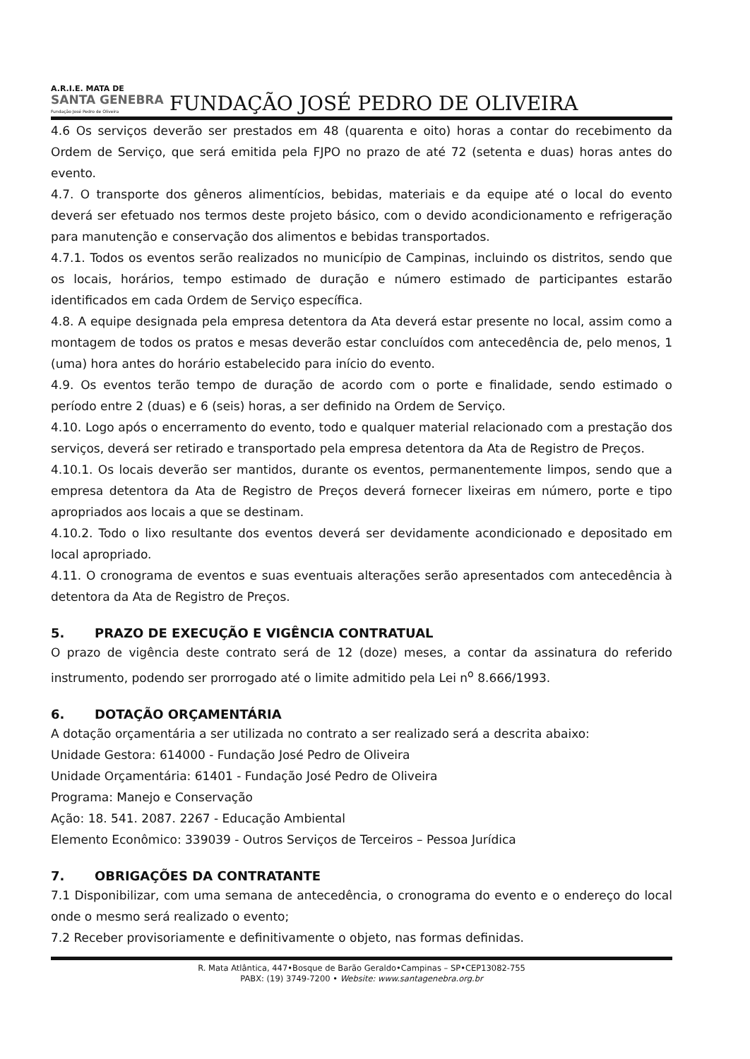A.R.I.E. MATA DE
SANTA GENEBRA
Fundação José Pedro de Oliveira
FUNDAÇÃO JOSÉ PEDRO DE OLIVEIRA
4.6 Os serviços deverão ser prestados em 48 (quarenta e oito) horas a contar do recebimento da Ordem de Serviço, que será emitida pela FJPO no prazo de até 72 (setenta e duas) horas antes do evento.
4.7. O transporte dos gêneros alimentícios, bebidas, materiais e da equipe até o local do evento deverá ser efetuado nos termos deste projeto básico, com o devido acondicionamento e refrigeração para manutenção e conservação dos alimentos e bebidas transportados.
4.7.1. Todos os eventos serão realizados no município de Campinas, incluindo os distritos, sendo que os locais, horários, tempo estimado de duração e número estimado de participantes estarão identificados em cada Ordem de Serviço específica.
4.8. A equipe designada pela empresa detentora da Ata deverá estar presente no local, assim como a montagem de todos os pratos e mesas deverão estar concluídos com antecedência de, pelo menos, 1 (uma) hora antes do horário estabelecido para início do evento.
4.9. Os eventos terão tempo de duração de acordo com o porte e finalidade, sendo estimado o período entre 2 (duas) e 6 (seis) horas, a ser definido na Ordem de Serviço.
4.10. Logo após o encerramento do evento, todo e qualquer material relacionado com a prestação dos serviços, deverá ser retirado e transportado pela empresa detentora da Ata de Registro de Preços.
4.10.1. Os locais deverão ser mantidos, durante os eventos, permanentemente limpos, sendo que a empresa detentora da Ata de Registro de Preços deverá fornecer lixeiras em número, porte e tipo apropriados aos locais a que se destinam.
4.10.2. Todo o lixo resultante dos eventos deverá ser devidamente acondicionado e depositado em local apropriado.
4.11. O cronograma de eventos e suas eventuais alterações serão apresentados com antecedência à detentora da Ata de Registro de Preços.
5. PRAZO DE EXECUÇÃO E VIGÊNCIA CONTRATUAL
O prazo de vigência deste contrato será de 12 (doze) meses, a contar da assinatura do referido instrumento, podendo ser prorrogado até o limite admitido pela Lei n<sup>o</sup> 8.666/1993.
6. DOTAÇÃO ORÇAMENTÁRIA
A dotação orçamentária a ser utilizada no contrato a ser realizado será a descrita abaixo:
Unidade Gestora: 614000 - Fundação José Pedro de Oliveira
Unidade Orçamentária: 61401 - Fundação José Pedro de Oliveira
Programa: Manejo e Conservação
Ação: 18. 541. 2087. 2267 - Educação Ambiental
Elemento Econômico: 339039 - Outros Serviços de Terceiros – Pessoa Jurídica
7. OBRIGAÇÕES DA CONTRATANTE
7.1 Disponibilizar, com uma semana de antecedência, o cronograma do evento e o endereço do local onde o mesmo será realizado o evento;
7.2 Receber provisoriamente e definitivamente o objeto, nas formas definidas.
R. Mata Atlântica, 447•Bosque de Barão Geraldo•Campinas – SP•CEP13082-755
PABX: (19) 3749-7200 • Website: www.santagenebra.org.br